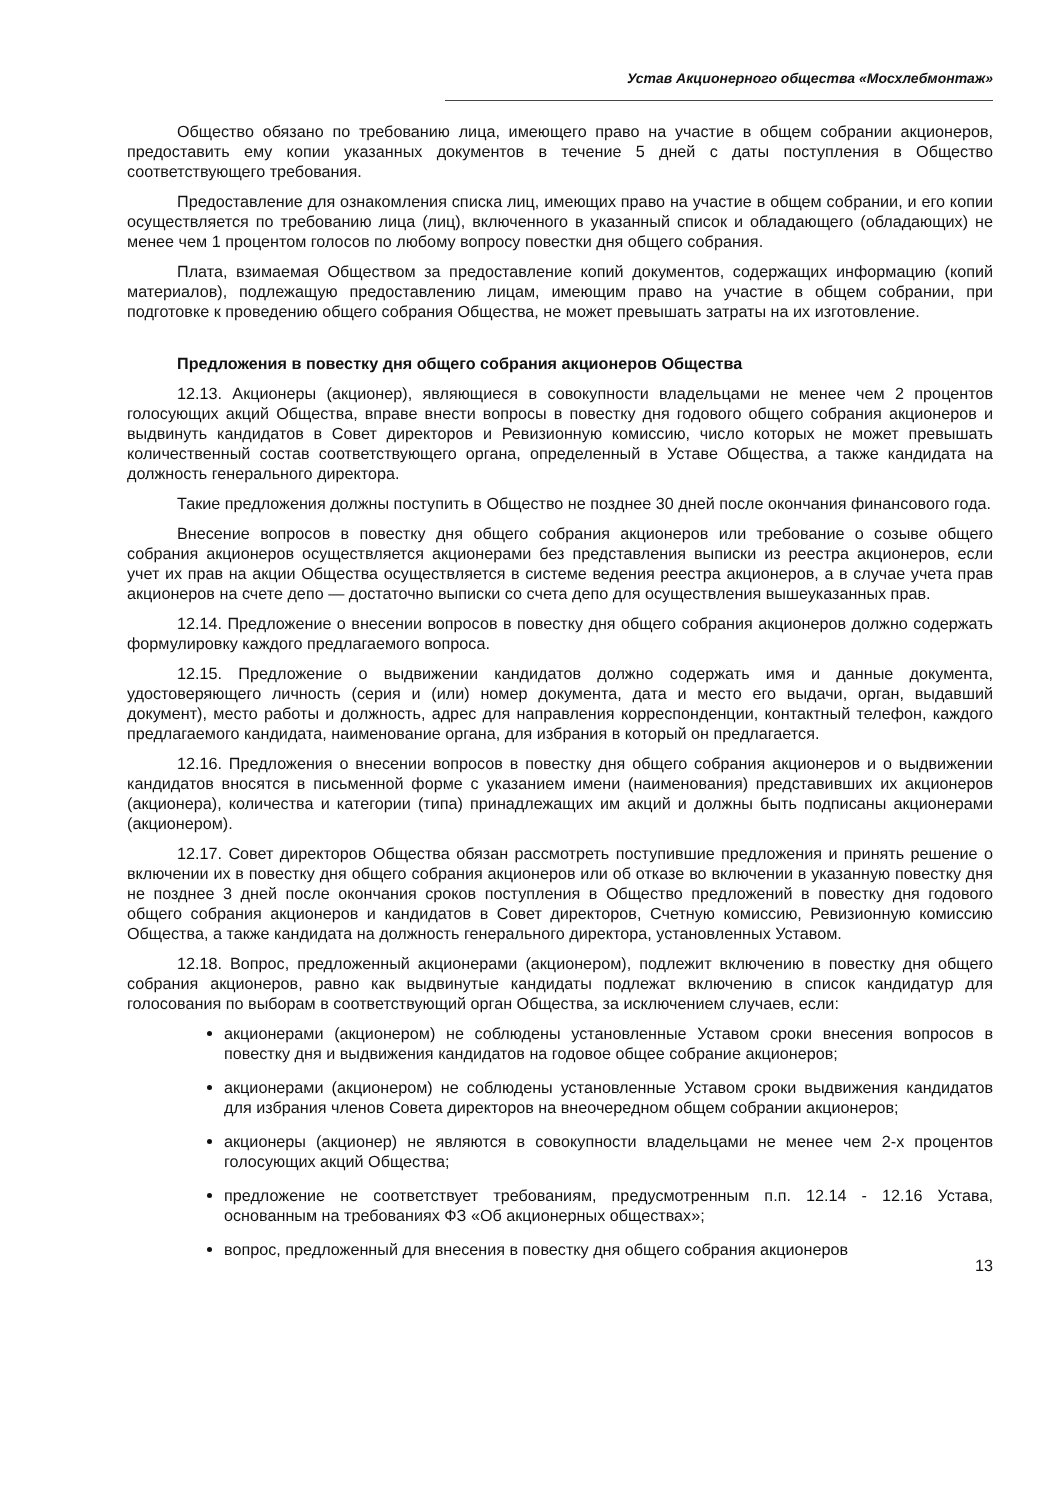Устав Акционерного общества «Мосхлебмонтаж»
Общество обязано по требованию лица, имеющего право на участие в общем собрании акционеров, предоставить ему копии указанных документов в течение 5 дней с даты поступления в Общество соответствующего требования.
Предоставление для ознакомления списка лиц, имеющих право на участие в общем собрании, и его копии осуществляется по требованию лица (лиц), включенного в указанный список и обладающего (обладающих) не менее чем 1 процентом голосов по любому вопросу повестки дня общего собрания.
Плата, взимаемая Обществом за предоставление копий документов, содержащих информацию (копий материалов), подлежащую предоставлению лицам, имеющим право на участие в общем собрании, при подготовке к проведению общего собрания Общества, не может превышать затраты на их изготовление.
Предложения в повестку дня общего собрания акционеров Общества
12.13. Акционеры (акционер), являющиеся в совокупности владельцами не менее чем 2 процентов голосующих акций Общества, вправе внести вопросы в повестку дня годового общего собрания акционеров и выдвинуть кандидатов в Совет директоров и Ревизионную комиссию, число которых не может превышать количественный состав соответствующего органа, определенный в Уставе Общества, а также кандидата на должность генерального директора.
Такие предложения должны поступить в Общество не позднее 30 дней после окончания финансового года.
Внесение вопросов в повестку дня общего собрания акционеров или требование о созыве общего собрания акционеров осуществляется акционерами без представления выписки из реестра акционеров, если учет их прав на акции Общества осуществляется в системе ведения реестра акционеров, а в случае учета прав акционеров на счете депо — достаточно выписки со счета депо для осуществления вышеуказанных прав.
12.14. Предложение о внесении вопросов в повестку дня общего собрания акционеров должно содержать формулировку каждого предлагаемого вопроса.
12.15. Предложение о выдвижении кандидатов должно содержать имя и данные документа, удостоверяющего личность (серия и (или) номер документа, дата и место его выдачи, орган, выдавший документ), место работы и должность, адрес для направления корреспонденции, контактный телефон, каждого предлагаемого кандидата, наименование органа, для избрания в который он предлагается.
12.16. Предложения о внесении вопросов в повестку дня общего собрания акционеров и о выдвижении кандидатов вносятся в письменной форме с указанием имени (наименования) представивших их акционеров (акционера), количества и категории (типа) принадлежащих им акций и должны быть подписаны акционерами (акционером).
12.17. Совет директоров Общества обязан рассмотреть поступившие предложения и принять решение о включении их в повестку дня общего собрания акционеров или об отказе во включении в указанную повестку дня не позднее 3 дней после окончания сроков поступления в Общество предложений в повестку дня годового общего собрания акционеров и кандидатов в Совет директоров, Счетную комиссию, Ревизионную комиссию Общества, а также кандидата на должность генерального директора, установленных Уставом.
12.18. Вопрос, предложенный акционерами (акционером), подлежит включению в повестку дня общего собрания акционеров, равно как выдвинутые кандидаты подлежат включению в список кандидатур для голосования по выборам в соответствующий орган Общества, за исключением случаев, если:
акционерами (акционером) не соблюдены установленные Уставом сроки внесения вопросов в повестку дня и выдвижения кандидатов на годовое общее собрание акционеров;
акционерами (акционером) не соблюдены установленные Уставом сроки выдвижения кандидатов для избрания членов Совета директоров на внеочередном общем собрании акционеров;
акционеры (акционер) не являются в совокупности владельцами не менее чем 2-х процентов голосующих акций Общества;
предложение не соответствует требованиям, предусмотренным п.п. 12.14 - 12.16 Устава, основанным на требованиях ФЗ «Об акционерных обществах»;
вопрос, предложенный для внесения в повестку дня общего собрания акционеров
13